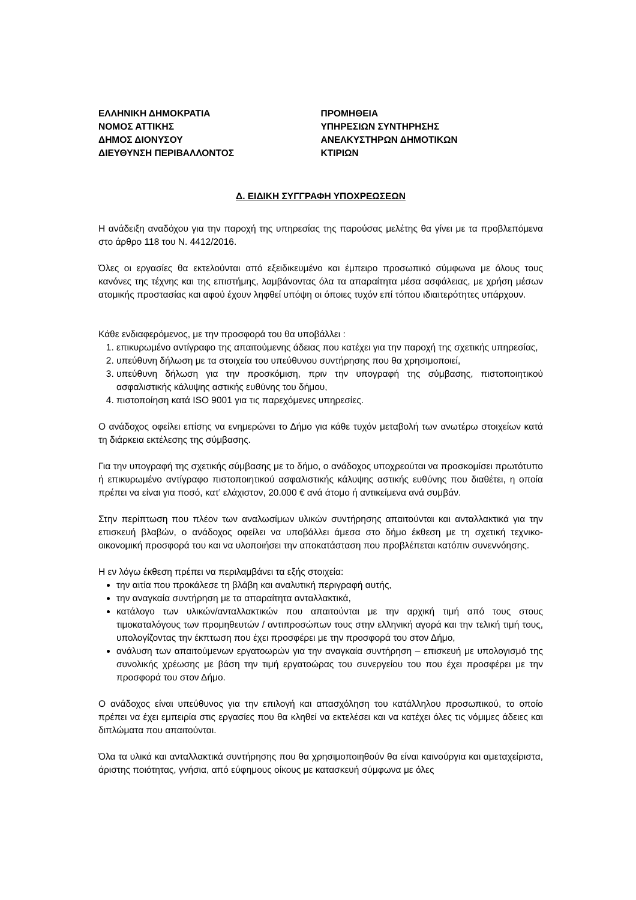ΕΛΛΗΝΙΚΗ ΔΗΜΟΚΡΑΤΙΑ
ΝΟΜΟΣ ΑΤΤΙΚΗΣ
ΔΗΜΟΣ ΔΙΟΝΥΣΟΥ
ΔΙΕΥΘΥΝΣΗ ΠΕΡΙΒΑΛΛΟΝΤΟΣ
ΠΡΟΜΗΘΕΙΑ
ΥΠΗΡΕΣΙΩΝ ΣΥΝΤΗΡΗΣΗΣ
ΑΝΕΛΚΥΣΤΗΡΩΝ ΔΗΜΟΤΙΚΩΝ
ΚΤΙΡΙΩΝ
Δ. ΕΙΔΙΚΗ ΣΥΓΓΡΑΦΗ ΥΠΟΧΡΕΩΣΕΩΝ
Η ανάδειξη αναδόχου για την παροχή της υπηρεσίας της παρούσας μελέτης θα γίνει με τα προβλεπόμενα στο άρθρο 118 του Ν. 4412/2016.
Όλες οι εργασίες θα εκτελούνται από εξειδικευμένο και έμπειρο προσωπικό σύμφωνα με όλους τους κανόνες της τέχνης και της επιστήμης, λαμβάνοντας όλα τα απαραίτητα μέσα ασφάλειας, με χρήση μέσων ατομικής προστασίας και αφού έχουν ληφθεί υπόψη οι όποιες τυχόν επί τόπου ιδιαιτερότητες υπάρχουν.
Κάθε ενδιαφερόμενος, με την προσφορά του θα υποβάλλει :
1. επικυρωμένο αντίγραφο της απαιτούμενης άδειας που κατέχει για την παροχή της σχετικής υπηρεσίας,
2. υπεύθυνη δήλωση με τα στοιχεία του υπεύθυνου συντήρησης που θα χρησιμοποιεί,
3. υπεύθυνη δήλωση για την προσκόμιση, πριν την υπογραφή της σύμβασης, πιστοποιητικού ασφαλιστικής κάλυψης αστικής ευθύνης του δήμου,
4. πιστοποίηση κατά ISO 9001 για τις παρεχόμενες υπηρεσίες.
Ο ανάδοχος οφείλει επίσης να ενημερώνει το Δήμο για κάθε τυχόν μεταβολή των ανωτέρω στοιχείων κατά τη διάρκεια εκτέλεσης της σύμβασης.
Για την υπογραφή της σχετικής σύμβασης με το δήμο, ο ανάδοχος υποχρεούται να προσκομίσει πρωτότυπο ή επικυρωμένο αντίγραφο πιστοποιητικού ασφαλιστικής κάλυψης αστικής ευθύνης που διαθέτει, η οποία πρέπει να είναι για ποσό, κατ’ ελάχιστον, 20.000 € ανά άτομο ή αντικείμενα ανά συμβάν.
Στην περίπτωση που πλέον των αναλωσίμων υλικών συντήρησης απαιτούνται και ανταλλακτικά για την επισκευή βλαβών, ο ανάδοχος οφείλει να υποβάλλει άμεσα στο δήμο έκθεση με τη σχετική τεχνικο-οικονομική προσφορά του και να υλοποιήσει την αποκατάσταση που προβλέπεται κατόπιν συνεννόησης.
Η εν λόγω έκθεση πρέπει να περιλαμβάνει τα εξής στοιχεία:
την αιτία που προκάλεσε τη βλάβη και αναλυτική περιγραφή αυτής,
την αναγκαία συντήρηση με τα απαραίτητα ανταλλακτικά,
κατάλογο των υλικών/ανταλλακτικών που απαιτούνται με την αρχική τιμή από τους στους τιμοκαταλόγους των προμηθευτών / αντιπροσώπων τους στην ελληνική αγορά και την τελική τιμή τους, υπολογίζοντας την έκπτωση που έχει προσφέρει με την προσφορά του στον Δήμο,
ανάλυση των απαιτούμενων εργατοωρών για την αναγκαία συντήρηση – επισκευή με υπολογισμό της συνολικής χρέωσης με βάση την τιμή εργατοώρας του συνεργείου του που έχει προσφέρει με την προσφορά του στον Δήμο.
Ο ανάδοχος είναι υπεύθυνος για την επιλογή και απασχόληση του κατάλληλου προσωπικού, το οποίο πρέπει να έχει εμπειρία στις εργασίες που θα κληθεί να εκτελέσει και να κατέχει όλες τις νόμιμες άδειες και διπλώματα που απαιτούνται.
Όλα τα υλικά και ανταλλακτικά συντήρησης που θα χρησιμοποιηθούν θα είναι καινούργια και αμεταχείριστα, άριστης ποιότητας, γνήσια, από εύφημους οίκους με κατασκευή σύμφωνα με όλες